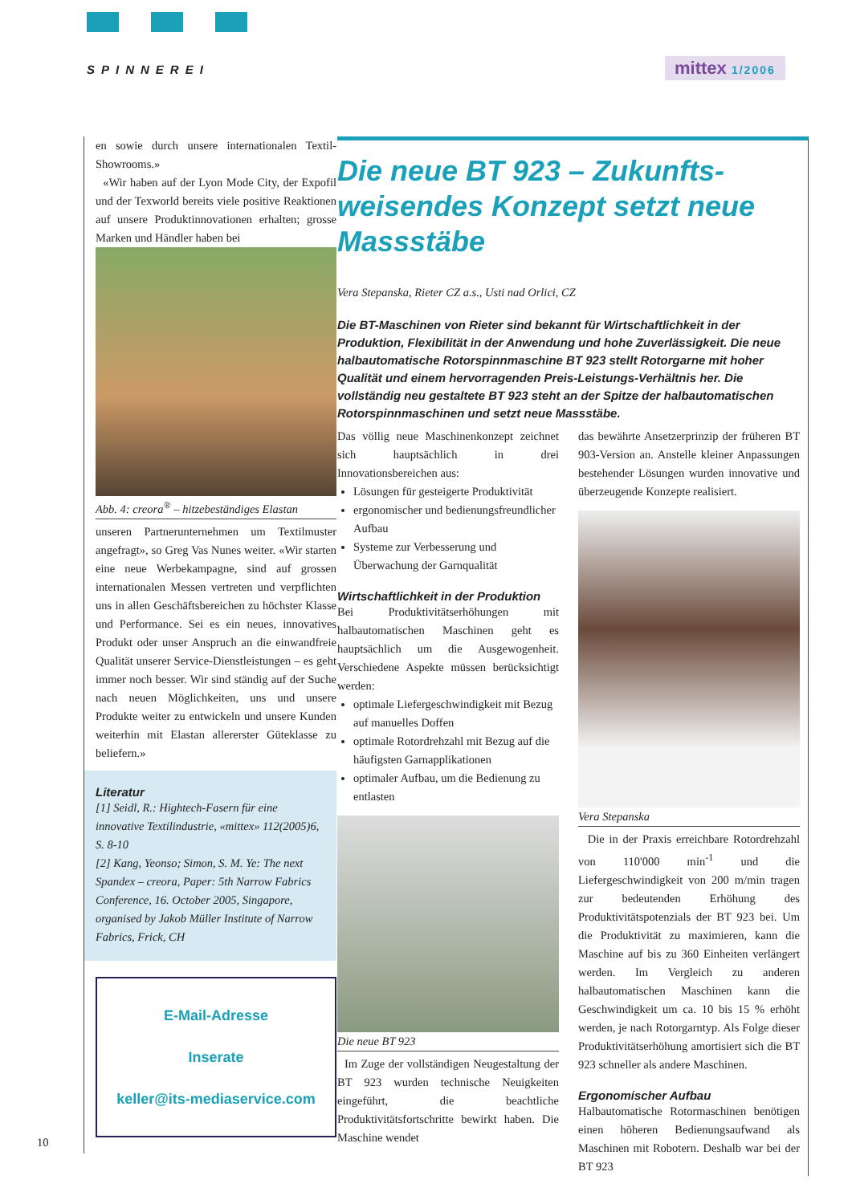SPINNEREI mittex 1/2006
en sowie durch unsere internationalen Textil-Showrooms.»
«Wir haben auf der Lyon Mode City, der Expofil und der Texworld bereits viele positive Reaktionen auf unsere Produktinnovationen erhalten; grosse Marken und Händler haben bei
Abb. 4: creora<sup>®</sup> – hitzebeständiges Elastan
unseren Partnerunternehmen um Textilmuster angefragt», so Greg Vas Nunes weiter. «Wir starten eine neue Werbekampagne, sind auf grossen internationalen Messen vertreten und verpflichten uns in allen Geschäftsbereichen zu höchster Klasse und Performance. Sei es ein neues, innovatives Produkt oder unser Anspruch an die einwandfreie Qualität unserer Service-Dienstleistungen – es geht immer noch besser. Wir sind ständig auf der Suche nach neuen Möglichkeiten, uns und unsere Produkte weiter zu entwickeln und unsere Kunden weiterhin mit Elastan allererster Güteklasse zu beliefern.»
Literatur
[1] Seidl, R.: Hightech-Fasern für eine innovative Textilindustrie, «mittex» 112(2005)6, S. 8-10
[2] Kang, Yeonso; Simon, S. M. Ye: The next Spandex – creora, Paper: 5th Narrow Fabrics Conference, 16. October 2005, Singapore, organised by Jakob Müller Institute of Narrow Fabrics, Frick, CH
E-Mail-Adresse
Inserate
keller@its-mediaservice.com
Die neue BT 923 – Zukunfts­weisendes Konzept setzt neue Massstäbe
Vera Stepanska, Rieter CZ a.s., Usti nad Orlici, CZ
Die BT-Maschinen von Rieter sind bekannt für Wirtschaftlichkeit in der Produktion, Flexibilität in der Anwendung und hohe Zuverlässigkeit. Die neue halbautomatische Rotorspinnmaschine BT 923 stellt Rotorgarne mit hoher Qualität und einem hervorragenden Preis-Leistungs-Verhältnis her. Die vollständig neu gestaltete BT 923 steht an der Spitze der halbautomatischen Rotorspinnmaschinen und setzt neue Massstäbe.
Das völlig neue Maschinenkonzept zeichnet sich hauptsächlich in drei Innovationsbereichen aus:
Lösungen für gesteigerte Produktivität
ergonomischer und bedienungsfreundlicher Aufbau
Systeme zur Verbesserung und Überwachung der Garnqualität
Wirtschaftlichkeit in der Produktion
Bei Produktivitätserhöhungen mit halbautomatischen Maschinen geht es hauptsächlich um die Ausgewogenheit. Verschiedene Aspekte müssen berücksichtigt werden:
optimale Liefergeschwindigkeit mit Bezug auf manuelles Doffen
optimale Rotordrehzahl mit Bezug auf die häufigsten Garnapplikationen
optimaler Aufbau, um die Bedienung zu entlasten
Die neue BT 923
Im Zuge der vollständigen Neugestaltung der BT 923 wurden technische Neuigkeiten eingeführt, die beachtliche Produktivitätsfortschritte bewirkt haben. Die Maschine wendet
das bewährte Ansetzerprinzip der früheren BT 903-Version an. Anstelle kleiner Anpassungen bestehender Lösungen wurden innovative und überzeugende Konzepte realisiert.
Vera Stepanska
Die in der Praxis erreichbare Rotordrehzahl von 110'000 min<sup>-1</sup> und die Liefergeschwindigkeit von 200 m/min tragen zur bedeutenden Erhöhung des Produktivitätspotenzials der BT 923 bei. Um die Produktivität zu maximieren, kann die Maschine auf bis zu 360 Einheiten verlängert werden. Im Vergleich zu anderen halbautomatischen Maschinen kann die Geschwindigkeit um ca. 10 bis 15 % erhöht werden, je nach Rotorgarntyp. Als Folge dieser Produktivitätserhöhung amortisiert sich die BT 923 schneller als andere Maschinen.
Ergonomischer Aufbau
Halbautomatische Rotormaschinen benötigen einen höheren Bedienungsaufwand als Maschinen mit Robotern. Deshalb war bei der BT 923
10